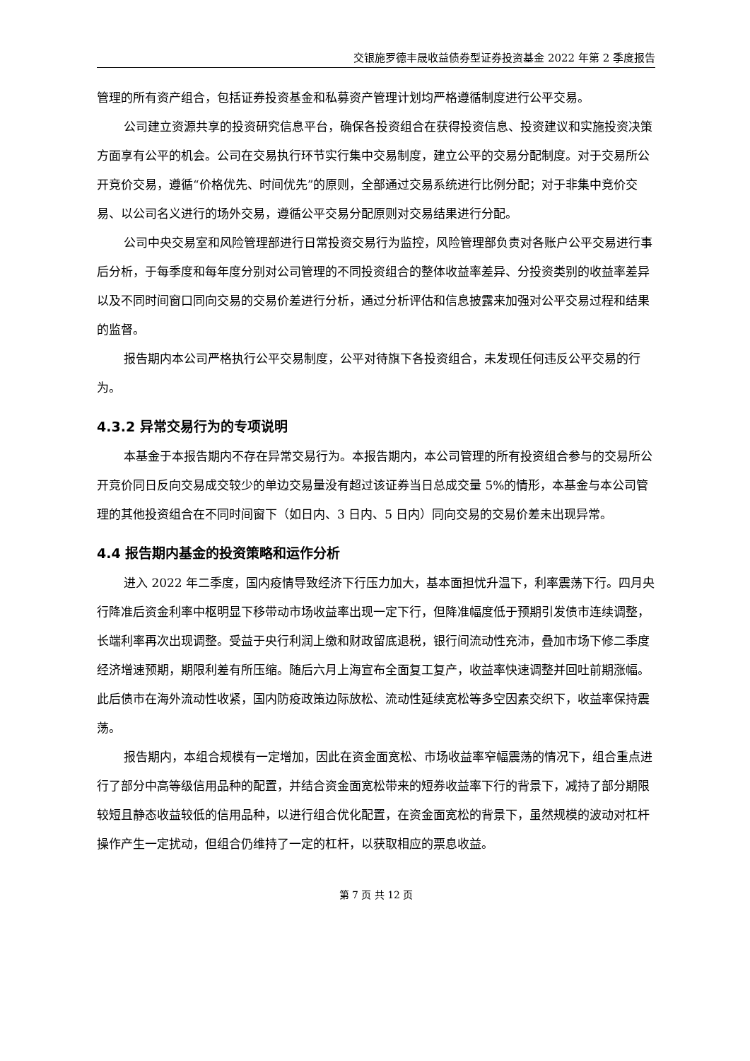交银施罗德丰晟收益债券型证券投资基金 2022 年第 2 季度报告
管理的所有资产组合，包括证券投资基金和私募资产管理计划均严格遵循制度进行公平交易。
公司建立资源共享的投资研究信息平台，确保各投资组合在获得投资信息、投资建议和实施投资决策方面享有公平的机会。公司在交易执行环节实行集中交易制度，建立公平的交易分配制度。对于交易所公开竞价交易，遵循“价格优先、时间优先”的原则，全部通过交易系统进行比例分配；对于非集中竞价交易、以公司名义进行的场外交易，遵循公平交易分配原则对交易结果进行分配。
公司中央交易室和风险管理部进行日常投资交易行为监控，风险管理部负责对各账户公平交易进行事后分析，于每季度和每年度分别对公司管理的不同投资组合的整体收益率差异、分投资类别的收益率差异以及不同时间窗口同向交易的交易价差进行分析，通过分析评估和信息披露来加强对公平交易过程和结果的监督。
报告期内本公司严格执行公平交易制度，公平对待旗下各投资组合，未发现任何违反公平交易的行为。
4.3.2 异常交易行为的专项说明
本基金于本报告期内不存在异常交易行为。本报告期内，本公司管理的所有投资组合参与的交易所公开竞价同日反向交易成交较少的单边交易量没有超过该证券当日总成交量 5%的情形，本基金与本公司管理的其他投资组合在不同时间窗下（如日内、3 日内、5 日内）同向交易的交易价差未出现异常。
4.4 报告期内基金的投资策略和运作分析
进入 2022 年二季度，国内疫情导致经济下行压力加大，基本面担忧升温下，利率震荡下行。四月央行降准后资金利率中枢明显下移带动市场收益率出现一定下行，但降准幅度低于预期引发债市连续调整，长端利率再次出现调整。受益于央行利润上缴和财政留底退税，银行间流动性充沛，叠加市场下修二季度经济增速预期，期限利差有所压缩。随后六月上海宣布全面复工复产，收益率快速调整并回吐前期涨幅。此后债市在海外流动性收紧，国内防疫政策边际放松、流动性延续宽松等多空因素交织下，收益率保持震荡。
报告期内，本组合规模有一定增加，因此在资金面宽松、市场收益率窄幅震荡的情况下，组合重点进行了部分中高等级信用品种的配置，并结合资金面宽松带来的短券收益率下行的背景下，减持了部分期限较短且静态收益较低的信用品种，以进行组合优化配置，在资金面宽松的背景下，虽然规模的波动对杠杆操作产生一定扰动，但组合仍维持了一定的杠杆，以获取相应的票息收益。
第 7 页 共 12 页